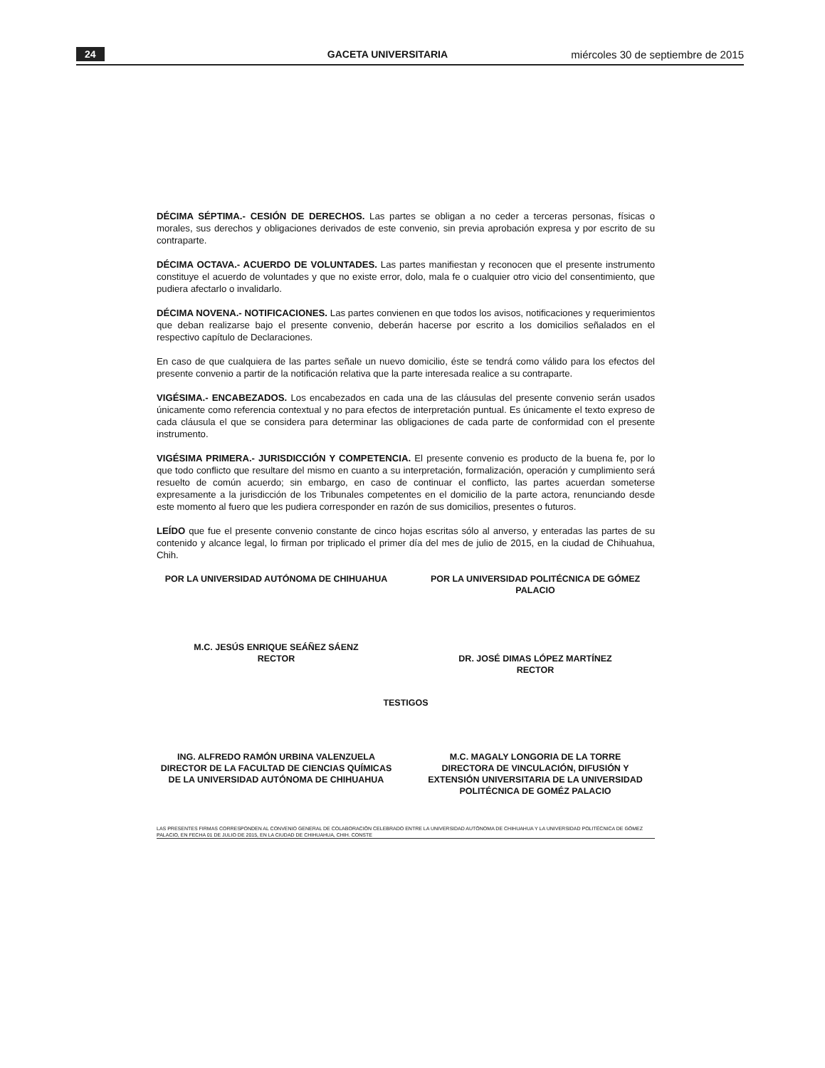24 GACETA UNIVERSITARIA miércoles 30 de septiembre de 2015
DÉCIMA SÉPTIMA.- CESIÓN DE DERECHOS. Las partes se obligan a no ceder a terceras personas, físicas o morales, sus derechos y obligaciones derivados de este convenio, sin previa aprobación expresa y por escrito de su contraparte.
DÉCIMA OCTAVA.- ACUERDO DE VOLUNTADES. Las partes manifiestan y reconocen que el presente instrumento constituye el acuerdo de voluntades y que no existe error, dolo, mala fe o cualquier otro vicio del consentimiento, que pudiera afectarlo o invalidarlo.
DÉCIMA NOVENA.- NOTIFICACIONES. Las partes convienen en que todos los avisos, notificaciones y requerimientos que deban realizarse bajo el presente convenio, deberán hacerse por escrito a los domicilios señalados en el respectivo capítulo de Declaraciones.
En caso de que cualquiera de las partes señale un nuevo domicilio, éste se tendrá como válido para los efectos del presente convenio a partir de la notificación relativa que la parte interesada realice a su contraparte.
VIGÉSIMA.- ENCABEZADOS. Los encabezados en cada una de las cláusulas del presente convenio serán usados únicamente como referencia contextual y no para efectos de interpretación puntual. Es únicamente el texto expreso de cada cláusula el que se considera para determinar las obligaciones de cada parte de conformidad con el presente instrumento.
VIGÉSIMA PRIMERA.- JURISDICCIÓN Y COMPETENCIA. El presente convenio es producto de la buena fe, por lo que todo conflicto que resultare del mismo en cuanto a su interpretación, formalización, operación y cumplimiento será resuelto de común acuerdo; sin embargo, en caso de continuar el conflicto, las partes acuerdan someterse expresamente a la jurisdicción de los Tribunales competentes en el domicilio de la parte actora, renunciando desde este momento al fuero que les pudiera corresponder en razón de sus domicilios, presentes o futuros.
LEÍDO que fue el presente convenio constante de cinco hojas escritas sólo al anverso, y enteradas las partes de su contenido y alcance legal, lo firman por triplicado el primer día del mes de julio de 2015, en la ciudad de Chihuahua, Chih.
POR LA UNIVERSIDAD AUTÓNOMA DE CHIHUAHUA
M.C. JESÚS ENRIQUE SEÁÑEZ SÁENZ
RECTOR
POR LA UNIVERSIDAD POLITÉCNICA DE GÓMEZ PALACIO
DR. JOSÉ DIMAS LÓPEZ MARTÍNEZ
RECTOR
TESTIGOS
ING. ALFREDO RAMÓN URBINA VALENZUELA
DIRECTOR DE LA FACULTAD DE CIENCIAS QUÍMICAS DE LA UNIVERSIDAD AUTÓNOMA DE CHIHUAHUA
M.C. MAGALY LONGORIA DE LA TORRE
DIRECTORA DE VINCULACIÓN, DIFUSIÓN Y EXTENSIÓN UNIVERSITARIA DE LA UNIVERSIDAD POLITÉCNICA DE GOMÉZ PALACIO
LAS PRESENTES FIRMAS CORRESPONDEN AL CONVENIO GENERAL DE COLABORACIÓN CELEBRADO ENTRE LA UNIVERSIDAD AUTÓNOMA DE CHIHUAHUA Y LA UNIVERSIDAD POLITÉCNICA DE GÓMEZ PALACIO, EN FECHA 01 DE JULIO DE 2015, EN LA CIUDAD DE CHIHUAHUA, CHIH. CONSTE